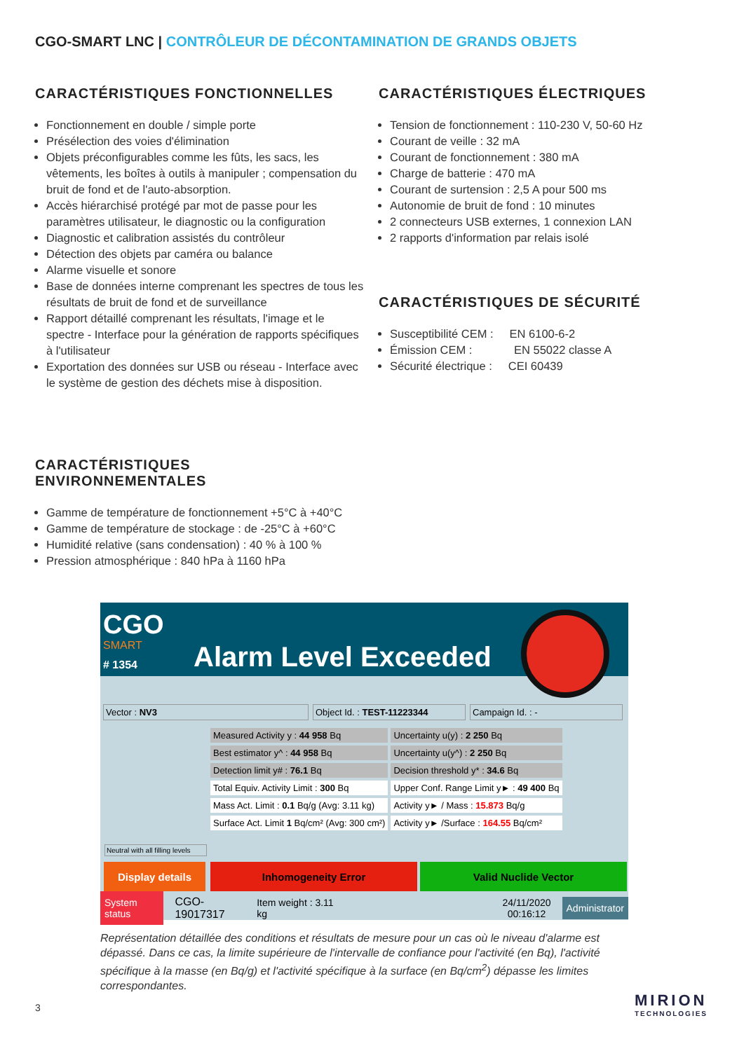CGO-SMART LNC | CONTRÔLEUR DE DÉCONTAMINATION DE GRANDS OBJETS
CARACTÉRISTIQUES FONCTIONNELLES
Fonctionnement en double / simple porte
Présélection des voies d'élimination
Objets préconfigurables comme les fûts, les sacs, les vêtements, les boîtes à outils à manipuler ; compensation du bruit de fond et de l'auto-absorption.
Accès hiérarchisé protégé par mot de passe pour les paramètres utilisateur, le diagnostic ou la configuration
Diagnostic et calibration assistés du contrôleur
Détection des objets par caméra ou balance
Alarme visuelle et sonore
Base de données interne comprenant les spectres de tous les résultats de bruit de fond et de surveillance
Rapport détaillé comprenant les résultats, l'image et le spectre - Interface pour la génération de rapports spécifiques à l'utilisateur
Exportation des données sur USB ou réseau - Interface avec le système de gestion des déchets mise à disposition.
CARACTÉRISTIQUES ÉLECTRIQUES
Tension de fonctionnement : 110-230 V, 50-60 Hz
Courant de veille : 32 mA
Courant de fonctionnement : 380 mA
Charge de batterie : 470 mA
Courant de surtension : 2,5 A pour 500 ms
Autonomie de bruit de fond : 10 minutes
2 connecteurs USB externes, 1 connexion LAN
2 rapports d'information par relais isolé
CARACTÉRISTIQUES DE SÉCURITÉ
Susceptibilité CEM : EN 6100-6-2
Émission CEM : EN 55022 classe A
Sécurité électrique : CEI 60439
CARACTÉRISTIQUES
ENVIRONNEMENTALES
Gamme de température de fonctionnement +5°C à +40°C
Gamme de température de stockage : de -25°C à +60°C
Humidité relative (sans condensation) : 40 % à 100 %
Pression atmosphérique : 840 hPa à 1160 hPa
CGO
SMART
# 1354 Alarm Level Exceeded
Vector : NV3 Object Id. : TEST-11223344 Campaign Id. : -
| Measured Activity y : 44 958 Bq | Uncertainty u(y) : 2 250 Bq |
| Best estimator y^ : 44 958 Bq | Uncertainty u(y^) : 2 250 Bq |
| Detection limit y# : 76.1 Bq | Decision threshold y* : 34.6 Bq |
| Total Equiv. Activity Limit : 300 Bq | Upper Conf. Range Limit y► : 49 400 Bq |
| Mass Act. Limit : 0.1 Bq/g (Avg: 3.11 kg) | Activity y► / Mass : 15.873 Bq/g |
| Surface Act. Limit 1 Bq/cm² (Avg: 300 cm²) | Activity y► /Surface : 164.55 Bq/cm² |
Neutral with all filling levels
Display details Inhomogeneity Error Valid Nuclide Vector
System status CGO-19017317 Item weight : 3.11 kg 24/11/2020
00:16:12 Administrator
Représentation détaillée des conditions et résultats de mesure pour un cas où le niveau d'alarme est dépassé. Dans ce cas, la limite supérieure de l'intervalle de confiance pour l'activité (en Bq), l'activité spécifique à la masse (en Bq/g) et l'activité spécifique à la surface (en Bq/cm<sup>2</sup>) dépasse les limites correspondantes.
3
MIRION
TECHNOLOGIES